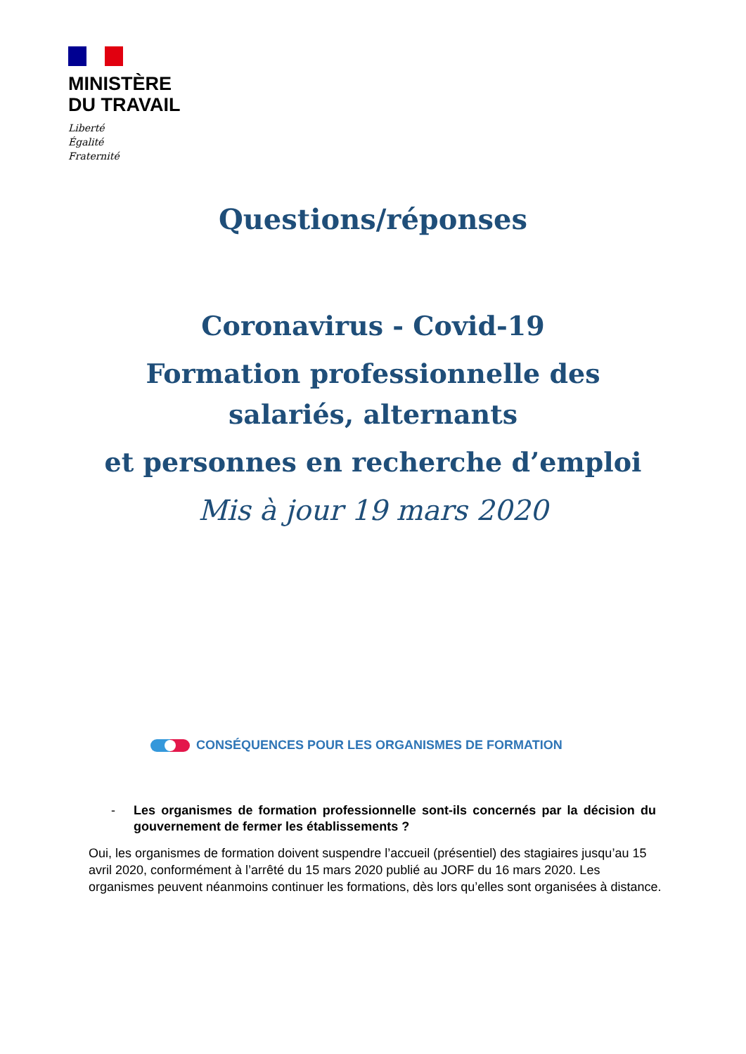MINISTÈRE
DU TRAVAIL
Liberté
Égalité
Fraternité
Questions/réponses
Coronavirus - Covid-19
Formation professionnelle des
salariés, alternants
et personnes en recherche d’emploi
Mis à jour 19 mars 2020
CONSÉQUENCES POUR LES ORGANISMES DE FORMATION
- Les organismes de formation professionnelle sont-ils concernés par la décision du gouvernement de fermer les établissements ?
Oui, les organismes de formation doivent suspendre l’accueil (présentiel) des stagiaires jusqu’au 15 avril 2020, conformément à l’arrêté du 15 mars 2020 publié au JORF du 16 mars 2020. Les organismes peuvent néanmoins continuer les formations, dès lors qu’elles sont organisées à distance.